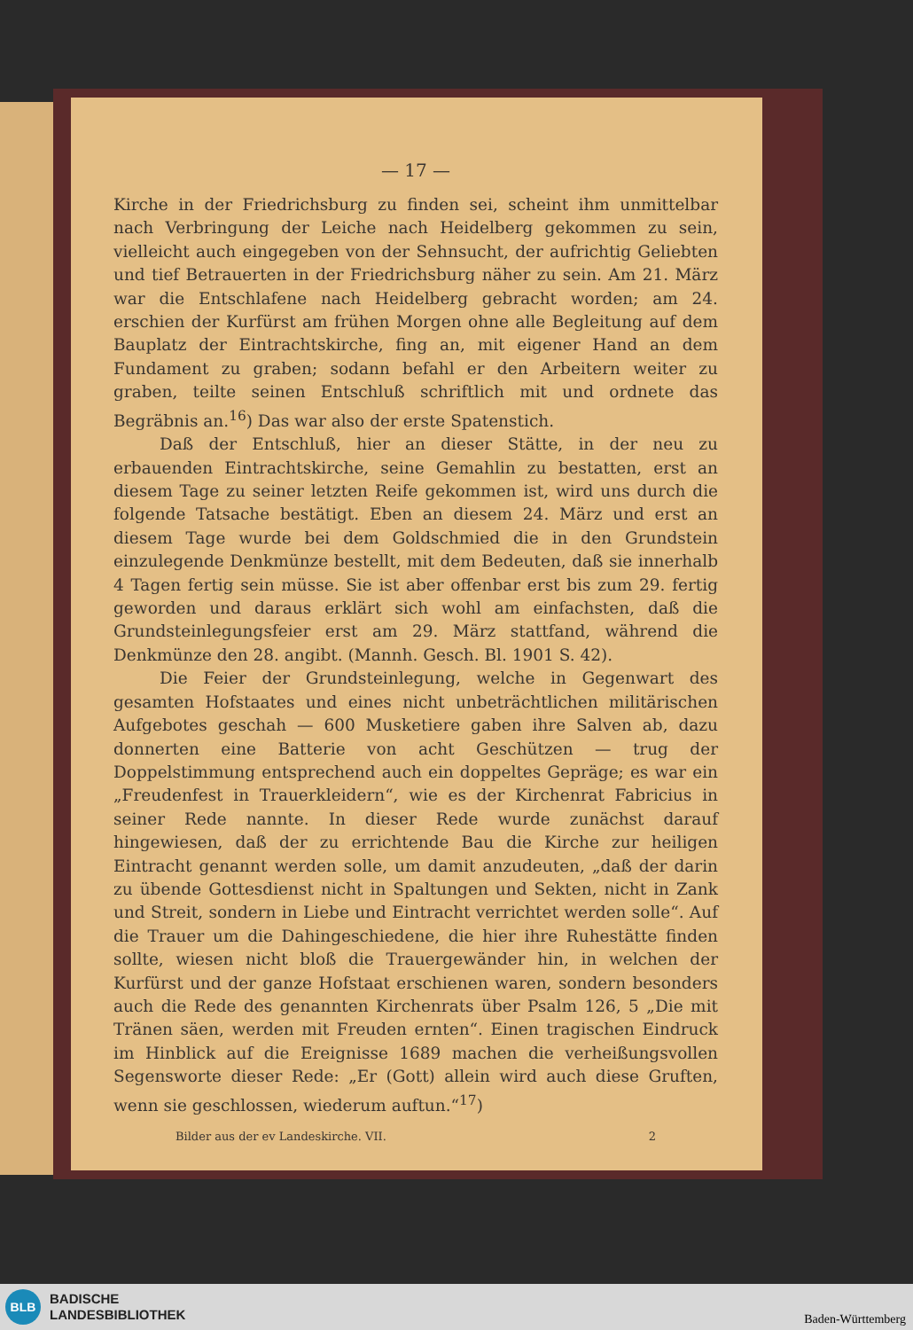— 17 —
Kirche in der Friedrichsburg zu finden sei, scheint ihm unmittelbar nach Verbringung der Leiche nach Heidelberg gekommen zu sein, vielleicht auch eingegeben von der Sehnsucht, der aufrichtig Geliebten und tief Betrauerten in der Friedrichsburg näher zu sein. Am 21. März war die Entschlafene nach Heidelberg gebracht worden; am 24. erschien der Kurfürst am frühen Morgen ohne alle Begleitung auf dem Bauplatz der Eintrachtskirche, fing an, mit eigener Hand an dem Fundament zu graben; sodann befahl er den Arbeitern weiter zu graben, teilte seinen Entschluß schriftlich mit und ordnete das Begräbnis an.<sup>16</sup>) Das war also der erste Spatenstich.
Daß der Entschluß, hier an dieser Stätte, in der neu zu erbauenden Eintrachtskirche, seine Gemahlin zu bestatten, erst an diesem Tage zu seiner letzten Reife gekommen ist, wird uns durch die folgende Tatsache bestätigt. Eben an diesem 24. März und erst an diesem Tage wurde bei dem Goldschmied die in den Grundstein einzulegende Denkmünze bestellt, mit dem Bedeuten, daß sie innerhalb 4 Tagen fertig sein müsse. Sie ist aber offenbar erst bis zum 29. fertig geworden und daraus erklärt sich wohl am einfachsten, daß die Grundsteinlegungsfeier erst am 29. März stattfand, während die Denkmünze den 28. angibt. (Mannh. Gesch. Bl. 1901 S. 42).
Die Feier der Grundsteinlegung, welche in Gegenwart des gesamten Hofstaates und eines nicht unbeträchtlichen militärischen Aufgebotes geschah — 600 Musketiere gaben ihre Salven ab, dazu donnerten eine Batterie von acht Geschützen — trug der Doppelstimmung entsprechend auch ein doppeltes Gepräge; es war ein „Freudenfest in Trauerkleidern“, wie es der Kirchenrat Fabricius in seiner Rede nannte. In dieser Rede wurde zunächst darauf hingewiesen, daß der zu errichtende Bau die Kirche zur heiligen Eintracht genannt werden solle, um damit anzudeuten, „daß der darin zu übende Gottesdienst nicht in Spaltungen und Sekten, nicht in Zank und Streit, sondern in Liebe und Eintracht verrichtet werden solle“. Auf die Trauer um die Dahingeschiedene, die hier ihre Ruhestätte finden sollte, wiesen nicht bloß die Trauergewänder hin, in welchen der Kurfürst und der ganze Hofstaat erschienen waren, sondern besonders auch die Rede des genannten Kirchenrats über Psalm 126, 5 „Die mit Tränen säen, werden mit Freuden ernten“. Einen tragischen Eindruck im Hinblick auf die Ereignisse 1689 machen die verheißungsvollen Segensworte dieser Rede: „Er (Gott) allein wird auch diese Gruften, wenn sie geschlossen, wiederum auftun.“<sup>17</sup>)
Bilder aus der ev Landeskirche. VII. 2
BLB
BADISCHE
LANDESBIBLIOTHEK
Baden-Württemberg